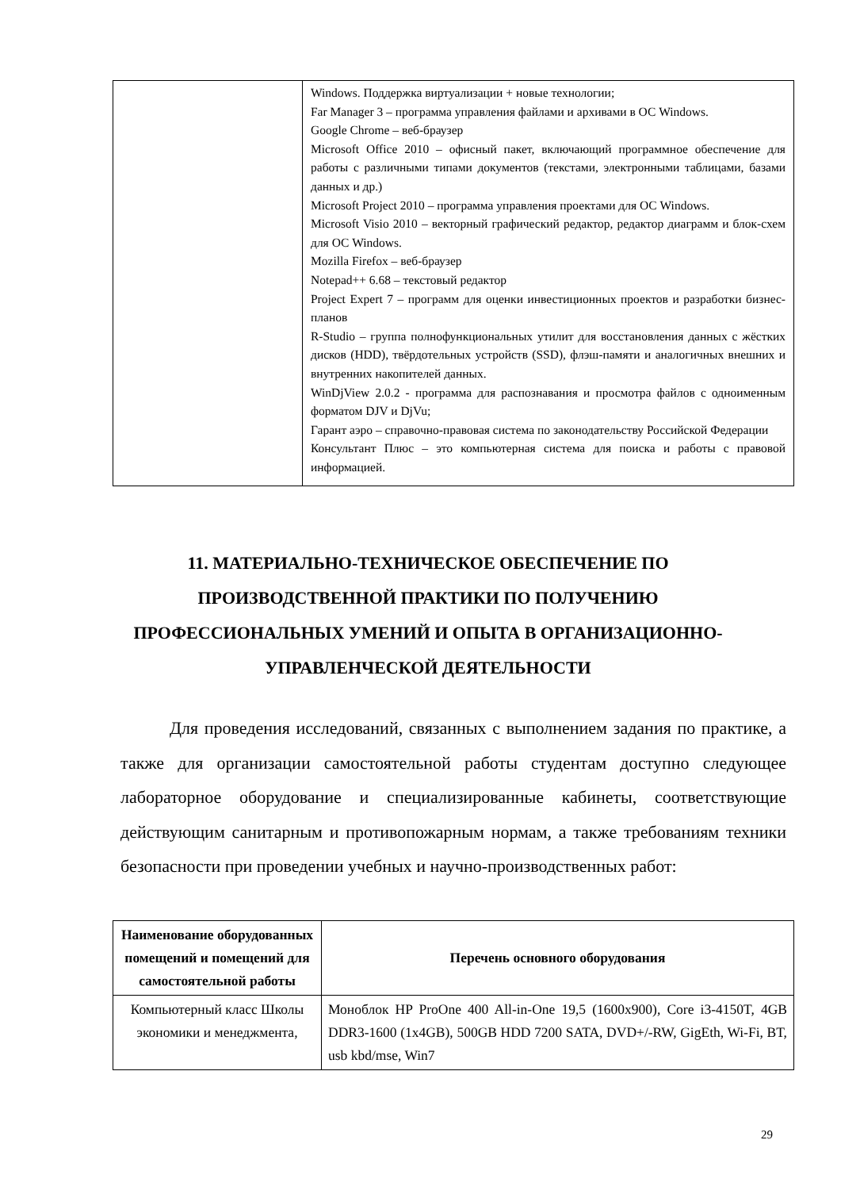| | Windows. Поддержка виртуализации + новые технологии; Far Manager 3 – программа управления файлами и архивами в ОС Windows. Google Chrome – веб-браузер Microsoft Office 2010 – офисный пакет, включающий программное обеспечение для работы с различными типами документов (текстами, электронными таблицами, базами данных и др.) Microsoft Project 2010 – программа управления проектами для ОС Windows. Microsoft Visio 2010 – векторный графический редактор, редактор диаграмм и блок-схем для ОС Windows. Mozilla Firefox – веб-браузер Notepad++ 6.68 – текстовый редактор Project Expert 7 – программ для оценки инвестиционных проектов и разработки бизнес-планов R-Studio – группа полнофункциональных утилит для восстановления данных с жёстких дисков (HDD), твёрдотельных устройств (SSD), флэш-памяти и аналогичных внешних и внутренних накопителей данных. WinDjView 2.0.2 - программа для распознавания и просмотра файлов с одноименным форматом DJV и DjVu; Гарант аэро – справочно-правовая система по законодательству Российской Федерации Консультант Плюс – это компьютерная система для поиска и работы с правовой информацией. |
11. МАТЕРИАЛЬНО-ТЕХНИЧЕСКОЕ ОБЕСПЕЧЕНИЕ ПО ПРОИЗВОДСТВЕННОЙ ПРАКТИКИ ПО ПОЛУЧЕНИЮ ПРОФЕССИОНАЛЬНЫХ УМЕНИЙ И ОПЫТА В ОРГАНИЗАЦИОННО-УПРАВЛЕНЧЕСКОЙ ДЕЯТЕЛЬНОСТИ
Для проведения исследований, связанных с выполнением задания по практике, а также для организации самостоятельной работы студентам доступно следующее лабораторное оборудование и специализированные кабинеты, соответствующие действующим санитарным и противопожарным нормам, а также требованиям техники безопасности при проведении учебных и научно-производственных работ:
| Наименование оборудованных помещений и помещений для самостоятельной работы | Перечень основного оборудования |
| --- | --- |
| Компьютерный класс Школы экономики и менеджмента, | Моноблок HP ProOne 400 All-in-One 19,5 (1600x900), Core i3-4150T, 4GB DDR3-1600 (1x4GB), 500GB HDD 7200 SATA, DVD+/-RW, GigEth, Wi-Fi, BT, usb kbd/mse, Win7 |
29